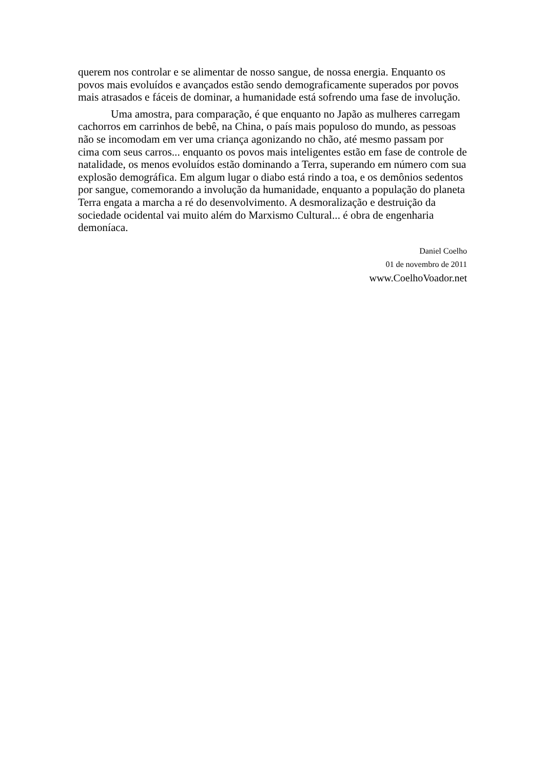querem nos controlar e se alimentar de nosso sangue, de nossa energia. Enquanto os povos mais evoluídos e avançados estão sendo demograficamente superados por povos mais atrasados e fáceis de dominar, a humanidade está sofrendo uma fase de involução.
Uma amostra, para comparação, é que enquanto no Japão as mulheres carregam cachorros em carrinhos de bebê, na China, o país mais populoso do mundo, as pessoas não se incomodam em ver uma criança agonizando no chão, até mesmo passam por cima com seus carros... enquanto os povos mais inteligentes estão em fase de controle de natalidade, os menos evoluídos estão dominando a Terra, superando em número com sua explosão demográfica. Em algum lugar o diabo está rindo a toa, e os demônios sedentos por sangue, comemorando a involução da humanidade, enquanto a população do planeta Terra engata a marcha a ré do desenvolvimento. A desmoralização e destruição da sociedade ocidental vai muito além do Marxismo Cultural... é obra de engenharia demoníaca.
Daniel Coelho
01 de novembro de 2011
www.CoelhoVoador.net